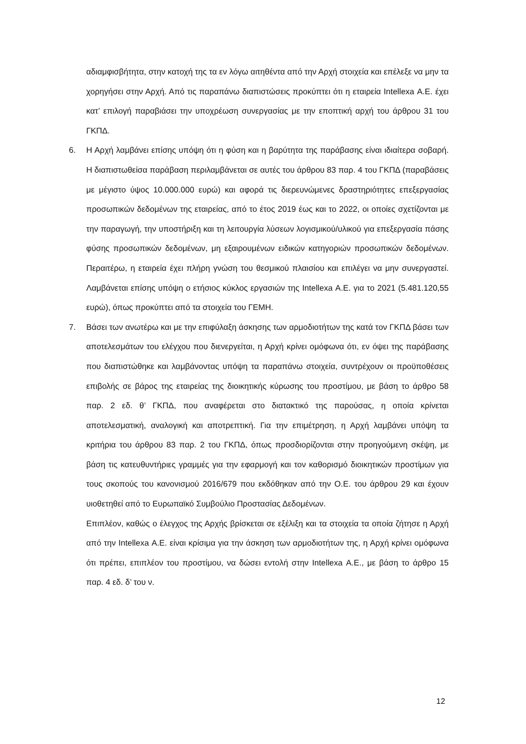αδιαμφισβήτητα, στην κατοχή της τα εν λόγω αιτηθέντα από την Αρχή στοιχεία και επέλεξε να μην τα χορηγήσει στην Αρχή. Από τις παραπάνω διαπιστώσεις προκύπτει ότι η εταιρεία Intellexa Α.Ε. έχει κατ’ επιλογή παραβιάσει την υποχρέωση συνεργασίας με την εποπτική αρχή του άρθρου 31 του ΓΚΠΔ.
6. Η Αρχή λαμβάνει επίσης υπόψη ότι η φύση και η βαρύτητα της παράβασης είναι ιδιαίτερα σοβαρή. Η διαπιστωθείσα παράβαση περιλαμβάνεται σε αυτές του άρθρου 83 παρ. 4 του ΓΚΠΔ (παραβάσεις με μέγιστο ύψος 10.000.000 ευρώ) και αφορά τις διερευνώμενες δραστηριότητες επεξεργασίας προσωπικών δεδομένων της εταιρείας, από το έτος 2019 έως και το 2022, οι οποίες σχετίζονται με την παραγωγή, την υποστήριξη και τη λειτουργία λύσεων λογισμικού/υλικού για επεξεργασία πάσης φύσης προσωπικών δεδομένων, μη εξαιρουμένων ειδικών κατηγοριών προσωπικών δεδομένων. Περαιτέρω, η εταιρεία έχει πλήρη γνώση του θεσμικού πλαισίου και επιλέγει να μην συνεργαστεί. Λαμβάνεται επίσης υπόψη ο ετήσιος κύκλος εργασιών της Intellexa Α.Ε. για το 2021 (5.481.120,55 ευρώ), όπως προκύπτει από τα στοιχεία του ΓΕΜΗ.
7. Βάσει των ανωτέρω και με την επιφύλαξη άσκησης των αρμοδιοτήτων της κατά τον ΓΚΠΔ βάσει των αποτελεσμάτων του ελέγχου που διενεργείται, η Αρχή κρίνει ομόφωνα ότι, εν όψει της παράβασης που διαπιστώθηκε και λαμβάνοντας υπόψη τα παραπάνω στοιχεία, συντρέχουν οι προϋποθέσεις επιβολής σε βάρος της εταιρείας της διοικητικής κύρωσης του προστίμου, με βάση το άρθρο 58 παρ. 2 εδ. θ’ ΓΚΠΔ, που αναφέρεται στο διατακτικό της παρούσας, η οποία κρίνεται αποτελεσματική, αναλογική και αποτρεπτική. Για την επιμέτρηση, η Αρχή λαμβάνει υπόψη τα κριτήρια του άρθρου 83 παρ. 2 του ΓΚΠΔ, όπως προσδιορίζονται στην προηγούμενη σκέψη, με βάση τις κατευθυντήριες γραμμές για την εφαρμογή και τον καθορισμό διοικητικών προστίμων για τους σκοπούς του κανονισμού 2016/679 που εκδόθηκαν από την Ο.Ε. του άρθρου 29 και έχουν υιοθετηθεί από το Ευρωπαϊκό Συμβούλιο Προστασίας Δεδομένων.
Επιπλέον, καθώς ο έλεγχος της Αρχής βρίσκεται σε εξέλιξη και τα στοιχεία τα οποία ζήτησε η Αρχή από την Intellexa Α.Ε. είναι κρίσιμα για την άσκηση των αρμοδιοτήτων της, η Αρχή κρίνει ομόφωνα ότι πρέπει, επιπλέον του προστίμου, να δώσει εντολή στην Intellexa Α.Ε., με βάση το άρθρο 15 παρ. 4 εδ. δ’ του ν.
12